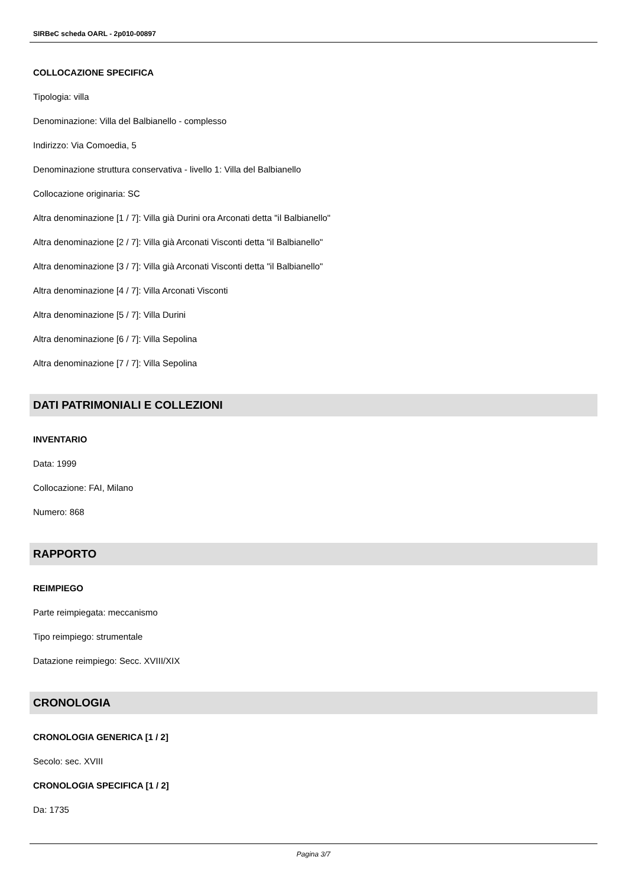SIRBeC scheda OARL - 2p010-00897
COLLOCAZIONE SPECIFICA
Tipologia: villa
Denominazione: Villa del Balbianello - complesso
Indirizzo: Via Comoedia, 5
Denominazione struttura conservativa - livello 1: Villa del Balbianello
Collocazione originaria: SC
Altra denominazione [1 / 7]: Villa già Durini ora Arconati detta "il Balbianello"
Altra denominazione [2 / 7]: Villa già Arconati Visconti detta "il Balbianello"
Altra denominazione [3 / 7]: Villa già Arconati Visconti detta "il Balbianello"
Altra denominazione [4 / 7]: Villa Arconati Visconti
Altra denominazione [5 / 7]: Villa Durini
Altra denominazione [6 / 7]: Villa Sepolina
Altra denominazione [7 / 7]: Villa Sepolina
DATI PATRIMONIALI E COLLEZIONI
INVENTARIO
Data: 1999
Collocazione: FAI, Milano
Numero: 868
RAPPORTO
REIMPIEGO
Parte reimpiegata: meccanismo
Tipo reimpiego: strumentale
Datazione reimpiego: Secc. XVIII/XIX
CRONOLOGIA
CRONOLOGIA GENERICA [1 / 2]
Secolo: sec. XVIII
CRONOLOGIA SPECIFICA [1 / 2]
Da: 1735
Pagina 3/7